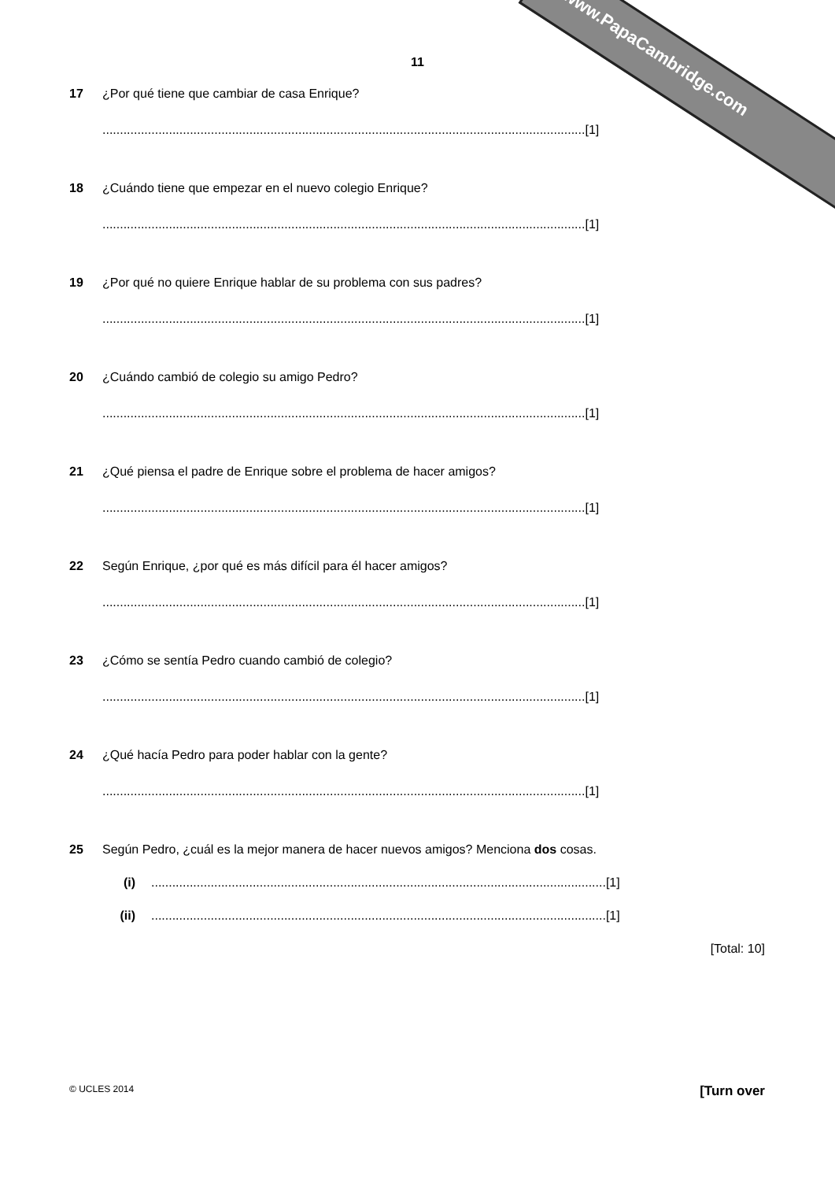www.PapaCambridge.com
11
17 ¿Por qué tiene que cambiar de casa Enrique?
..........................................................................................................................................[1]
18 ¿Cuándo tiene que empezar en el nuevo colegio Enrique?
..........................................................................................................................................[1]
19 ¿Por qué no quiere Enrique hablar de su problema con sus padres?
..........................................................................................................................................[1]
20 ¿Cuándo cambió de colegio su amigo Pedro?
..........................................................................................................................................[1]
21 ¿Qué piensa el padre de Enrique sobre el problema de hacer amigos?
..........................................................................................................................................[1]
22 Según Enrique, ¿por qué es más difícil para él hacer amigos?
..........................................................................................................................................[1]
23 ¿Cómo se sentía Pedro cuando cambió de colegio?
..........................................................................................................................................[1]
24 ¿Qué hacía Pedro para poder hablar con la gente?
..........................................................................................................................................[1]
25 Según Pedro, ¿cuál es la mejor manera de hacer nuevos amigos? Menciona dos cosas.
(i)..................................................................................................................................[1]
(ii)..................................................................................................................................[1]
[Total: 10]
© UCLES 2014 [Turn over